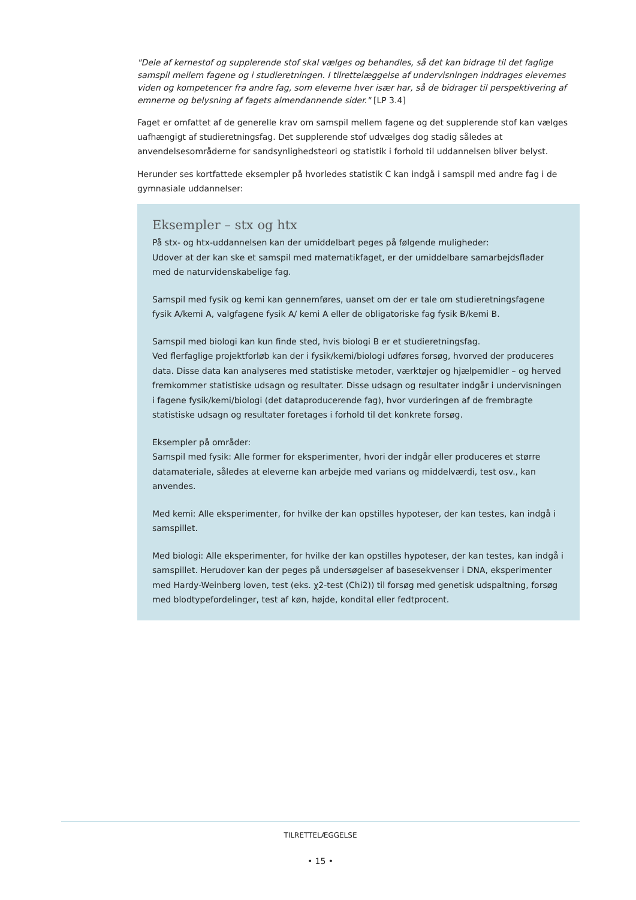"Dele af kernestof og supplerende stof skal vælges og behandles, så det kan bidrage til det faglige samspil mellem fagene og i studieretningen. I tilrettelæggelse af undervisningen inddrages elevernes viden og kompetencer fra andre fag, som eleverne hver især har, så de bidrager til perspektivering af emnerne og belysning af fagets almendannende sider." [LP 3.4]
Faget er omfattet af de generelle krav om samspil mellem fagene og det supplerende stof kan vælges uafhængigt af studieretningsfag. Det supplerende stof udvælges dog stadig således at anvendelsesområderne for sandsynlighedsteori og statistik i forhold til uddannelsen bliver belyst.
Herunder ses kortfattede eksempler på hvorledes statistik C kan indgå i samspil med andre fag i de gymnasiale uddannelser:
Eksempler – stx og htx
På stx- og htx-uddannelsen kan der umiddelbart peges på følgende muligheder:
Udover at der kan ske et samspil med matematikfaget, er der umiddelbare samarbejdsflader med de naturvidenskabelige fag.
Samspil med fysik og kemi kan gennemføres, uanset om der er tale om studieretningsfagene fysik A/kemi A, valgfagene fysik A/ kemi A eller de obligatoriske fag fysik B/kemi B.
Samspil med biologi kan kun finde sted, hvis biologi B er et studieretningsfag.
Ved flerfaglige projektforløb kan der i fysik/kemi/biologi udføres forsøg, hvorved der produceres data. Disse data kan analyseres med statistiske metoder, værktøjer og hjælpemidler – og herved fremkommer statistiske udsagn og resultater. Disse udsagn og resultater indgår i undervisningen i fagene fysik/kemi/biologi (det dataproducerende fag), hvor vurderingen af de frembragte statistiske udsagn og resultater foretages i forhold til det konkrete forsøg.
Eksempler på områder:
Samspil med fysik: Alle former for eksperimenter, hvori der indgår eller produceres et større datamateriale, således at eleverne kan arbejde med varians og middelværdi, test osv., kan anvendes.
Med kemi: Alle eksperimenter, for hvilke der kan opstilles hypoteser, der kan testes, kan indgå i samspillet.
Med biologi: Alle eksperimenter, for hvilke der kan opstilles hypoteser, der kan testes, kan indgå i samspillet. Herudover kan der peges på undersøgelser af basesekvenser i DNA, eksperimenter med Hardy-Weinberg loven, test (eks. χ2-test (Chi2)) til forsøg med genetisk udspaltning, forsøg med blodtypefordelinger, test af køn, højde, kondital eller fedtprocent.
TILRETTELÆGGELSE
• 15 •